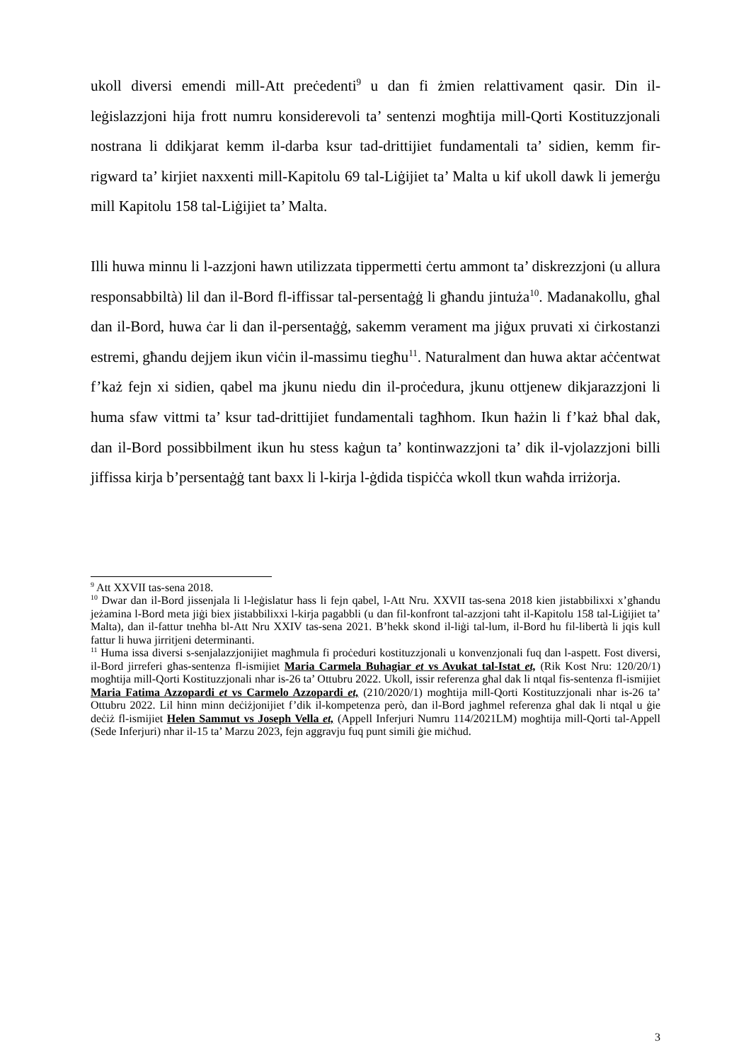ukoll diversi emendi mill-Att preċedenti<sup>9</sup> u dan fi żmien relattivament qasir. Din il-leġislazzjoni hija frott numru konsiderevoli ta’ sentenzi mogħtija mill-Qorti Kostituzzjonali nostrana li ddikjarat kemm il-darba ksur tad-drittijiet fundamentali ta’ sidien, kemm fir-rigward ta’ kirjiet naxxenti mill-Kapitolu 69 tal-Liġijiet ta’ Malta u kif ukoll dawk li jemerġu mill Kapitolu 158 tal-Liġijiet ta’ Malta.
Illi huwa minnu li l-azzjoni hawn utilizzata tippermetti ċertu ammont ta’ diskrezzjoni (u allura responsabbiltà) lil dan il-Bord fl-iffissar tal-persentaġġ li għandu jintuża<sup>10</sup>. Madanakollu, għal dan il-Bord, huwa ċar li dan il-persentaġġ, sakemm verament ma jiġux pruvati xi ċirkostanzi estremi, għandu dejjem ikun viċin il-massimu tiegħu<sup>11</sup>. Naturalment dan huwa aktar aċċentwat f’każ fejn xi sidien, qabel ma jkunu niedu din il-proċedura, jkunu ottjenew dikjarazzjoni li huma sfaw vittmi ta’ ksur tad-drittijiet fundamentali tagħhom. Ikun ħażin li f’każ bħal dak, dan il-Bord possibbilment ikun hu stess kaġun ta’ kontinwazzjoni ta’ dik il-vjolazzjoni billi jiffissa kirja b’persentaġġ tant baxx li l-kirja l-ġdida tispiċċa wkoll tkun waħda irriżorja.
<sup>9</sup> Att XXVII tas-sena 2018.
<sup>10</sup> Dwar dan il-Bord jissenjala li l-leġislatur ħass li fejn qabel, l-Att Nru. XXVII tas-sena 2018 kien jistabbilixxi x’għandu jeżamina l-Bord meta jiġi biex jistabbilixxi l-kirja pagabbli (u dan fil-konfront tal-azzjoni taħt il-Kapitolu 158 tal-Liġijiet ta’ Malta), dan il-fattur tneħħa bl-Att Nru XXIV tas-sena 2021. B’hekk skond il-liġi tal-lum, il-Bord hu fil-libertà li jqis kull fattur li huwa jirritjeni determinanti.
<sup>11</sup> Huma issa diversi s-senjalazzjonijiet magħmula fi proċeduri kostituzzjonali u konvenzjonali fuq dan l-aspett. Fost diversi, il-Bord jirreferi għas-sentenza fl-ismijiet Maria Carmela Buhagiar et vs Avukat tal-Istat et, (Rik Kost Nru: 120/20/1) mogħtija mill-Qorti Kostituzzjonali nhar is-26 ta’ Ottubru 2022. Ukoll, issir referenza għal dak li ntqal fis-sentenza fl-ismijiet Maria Fatima Azzopardi et vs Carmelo Azzopardi et, (210/2020/1) mogħtija mill-Qorti Kostituzzjonali nhar is-26 ta’ Ottubru 2022. Lil hinn minn deċiżjonijiet f’dik il-kompetenza però, dan il-Bord jagħmel referenza għal dak li ntqal u ġie deċiż fl-ismijiet Helen Sammut vs Joseph Vella et, (Appell Inferjuri Numru 114/2021LM) mogħtija mill-Qorti tal-Appell (Sede Inferjuri) nhar il-15 ta’ Marzu 2023, fejn aggravju fuq punt simili ġie miċħud.
3